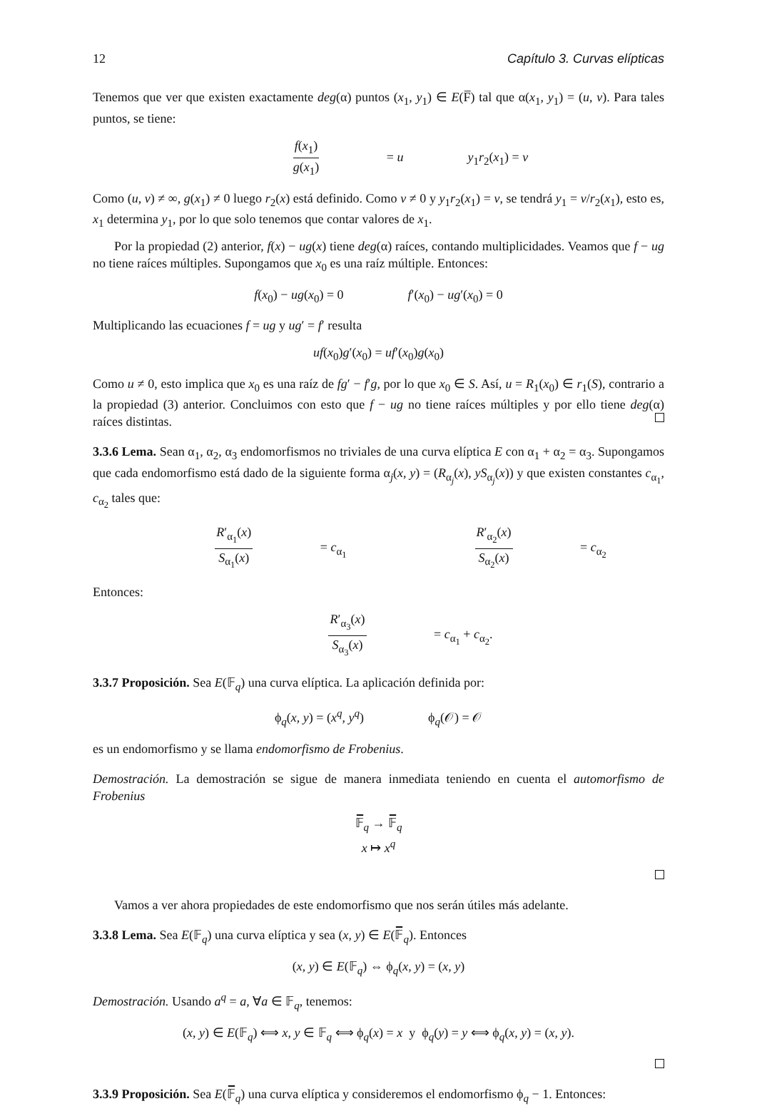12 Capítulo 3. Curvas elípticas
Tenemos que ver que existen exactamente deg(α) puntos (x<sub>1</sub>, y<sub>1</sub>) ∈ E(F̅) tal que α(x<sub>1</sub>, y<sub>1</sub>) = (u, v). Para tales puntos, se tiene:
f(x<sub>1</sub>) g(x<sub>1</sub>) = u y<sub>1</sub>r<sub>2</sub>(x<sub>1</sub>) = v
Como (u, v) ≠ ∞, g(x<sub>1</sub>) ≠ 0 luego r<sub>2</sub>(x) está definido. Como v ≠ 0 y y<sub>1</sub>r<sub>2</sub>(x<sub>1</sub>) = v, se tendrá y<sub>1</sub> = v/r<sub>2</sub>(x<sub>1</sub>), esto es, x<sub>1</sub> determina y<sub>1</sub>, por lo que solo tenemos que contar valores de x<sub>1</sub>.
Por la propiedad (2) anterior, f(x) − ug(x) tiene deg(α) raíces, contando multiplicidades. Veamos que f − ug no tiene raíces múltiples. Supongamos que x<sub>0</sub> es una raíz múltiple. Entonces:
f(x<sub>0</sub>) − ug(x<sub>0</sub>) = 0 f′(x<sub>0</sub>) − ug′(x<sub>0</sub>) = 0
Multiplicando las ecuaciones f = ug y ug′ = f′ resulta
uf(x<sub>0</sub>)g′(x<sub>0</sub>) = uf′(x<sub>0</sub>)g(x<sub>0</sub>)
Como u ≠ 0, esto implica que x<sub>0</sub> es una raíz de fg′ − f′g, por lo que x<sub>0</sub> ∈ S. Así, u = R<sub>1</sub>(x<sub>0</sub>) ∈ r<sub>1</sub>(S), contrario a la propiedad (3) anterior. Concluimos con esto que f − ug no tiene raíces múltiples y por ello tiene deg(α) raíces distintas.
3.3.6 Lema. Sean α<sub>1</sub>, α<sub>2</sub>, α<sub>3</sub> endomorfismos no triviales de una curva elíptica E con α<sub>1</sub> + α<sub>2</sub> = α<sub>3</sub>. Supongamos que cada endomorfismo está dado de la siguiente forma α<sub>j</sub>(x, y) = (R<sub>α<sub>j</sub></sub>(x), yS<sub>α<sub>j</sub></sub>(x)) y que existen constantes c<sub>α<sub>1</sub></sub>, c<sub>α<sub>2</sub></sub> tales que:
R′<sub>α<sub>1</sub></sub>(x) S<sub>α<sub>1</sub></sub>(x) = c<sub>α<sub>1</sub></sub> R′<sub>α<sub>2</sub></sub>(x) S<sub>α<sub>2</sub></sub>(x) = c<sub>α<sub>2</sub></sub>
Entonces:
R′<sub>α<sub>3</sub></sub>(x) S<sub>α<sub>3</sub></sub>(x) = c<sub>α<sub>1</sub></sub> + c<sub>α<sub>2</sub></sub>.
3.3.7 Proposición. Sea E(𝔽<sub>q</sub>) una curva elíptica. La aplicación definida por:
ϕ<sub>q</sub>(x, y) = (x<sup>q</sup>, y<sup>q</sup>) ϕ<sub>q</sub>(𝒪) = 𝒪
es un endomorfismo y se llama endomorfismo de Frobenius.
Demostración. La demostración se sigue de manera inmediata teniendo en cuenta el automorfismo de Frobenius
𝔽̅<sub>q</sub> → 𝔽̅<sub>q</sub>
x ↦ x<sup>q</sup>
Vamos a ver ahora propiedades de este endomorfismo que nos serán útiles más adelante.
3.3.8 Lema. Sea E(𝔽<sub>q</sub>) una curva elíptica y sea (x, y) ∈ E(𝔽̅<sub>q</sub>). Entonces
(x, y) ∈ E(𝔽<sub>q</sub>) ⇔ ϕ<sub>q</sub>(x, y) = (x, y)
Demostración. Usando a<sup>q</sup> = a, ∀a ∈ 𝔽<sub>q</sub>, tenemos:
(x, y) ∈ E(𝔽<sub>q</sub>) ⟺ x, y ∈ 𝔽<sub>q</sub> ⟺ ϕ<sub>q</sub>(x) = x y ϕ<sub>q</sub>(y) = y ⟺ ϕ<sub>q</sub>(x, y) = (x, y).
3.3.9 Proposición. Sea E(𝔽̅<sub>q</sub>) una curva elíptica y consideremos el endomorfismo ϕ<sub>q</sub> − 1. Entonces: